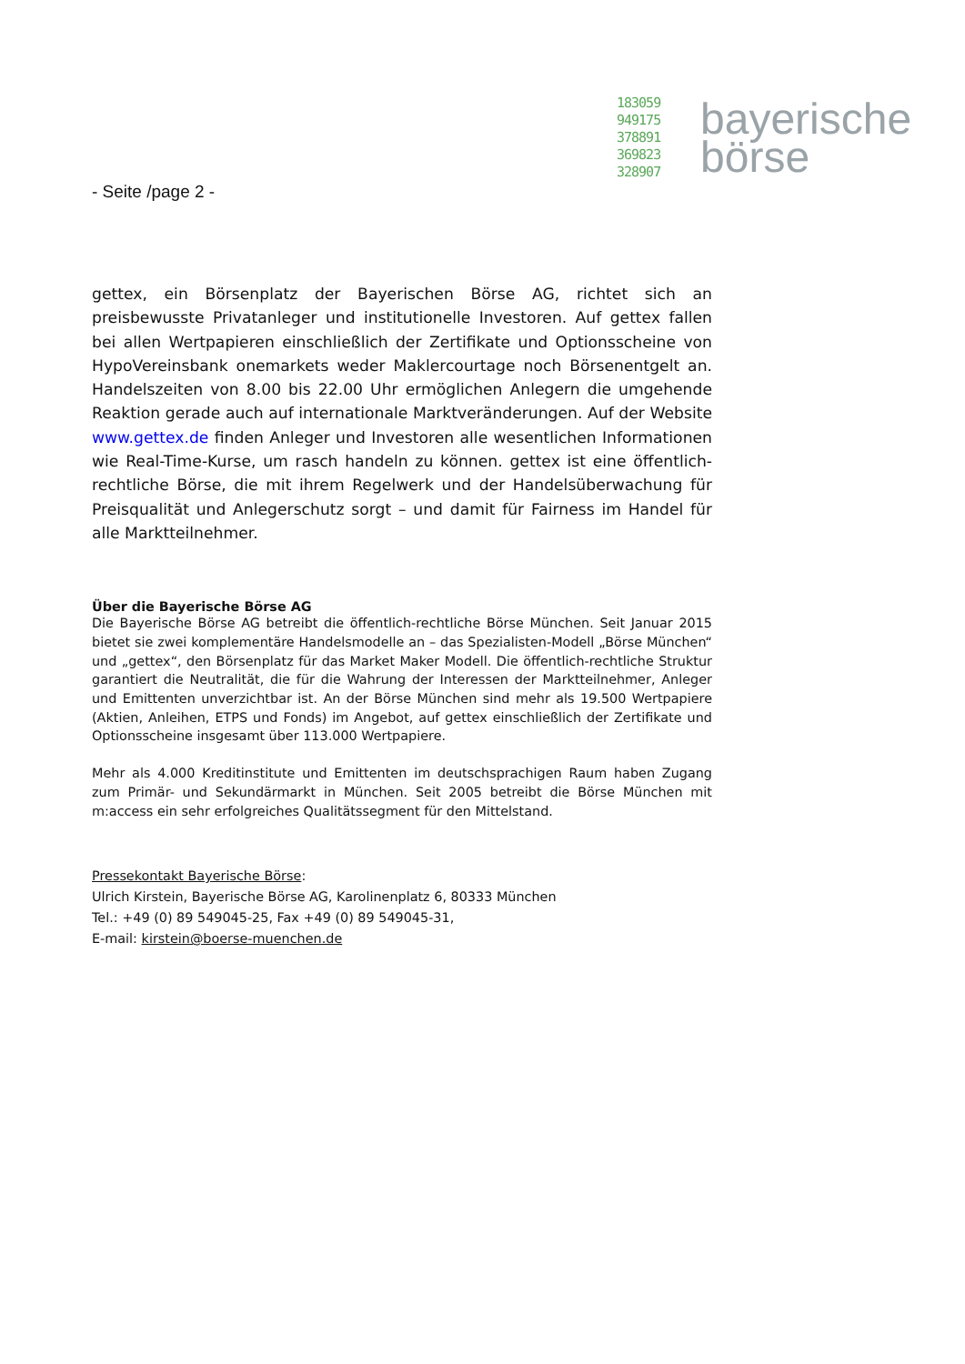183059
949175
378891
369823
328907
bayerische
börse
- Seite /page 2 -
gettex, ein Börsenplatz der Bayerischen Börse AG, richtet sich an preisbewusste Privatanleger und institutionelle Investoren. Auf gettex fallen bei allen Wertpapieren einschließlich der Zertifikate und Optionsscheine von HypoVereinsbank onemarkets weder Maklercourtage noch Börsenentgelt an. Handelszeiten von 8.00 bis 22.00 Uhr ermöglichen Anlegern die umgehende Reaktion gerade auch auf internationale Marktveränderungen. Auf der Website www.gettex.de finden Anleger und Investoren alle wesentlichen Informationen wie Real-Time-Kurse, um rasch handeln zu können. gettex ist eine öffentlich-rechtliche Börse, die mit ihrem Regelwerk und der Handelsüberwachung für Preisqualität und Anlegerschutz sorgt – und damit für Fairness im Handel für alle Marktteilnehmer.
Über die Bayerische Börse AG
Die Bayerische Börse AG betreibt die öffentlich-rechtliche Börse München. Seit Januar 2015 bietet sie zwei komplementäre Handelsmodelle an – das Spezialisten-Modell „Börse München“ und „gettex“, den Börsenplatz für das Market Maker Modell. Die öffentlich-rechtliche Struktur garantiert die Neutralität, die für die Wahrung der Interessen der Marktteilnehmer, Anleger und Emittenten unverzichtbar ist. An der Börse München sind mehr als 19.500 Wertpapiere (Aktien, Anleihen, ETPS und Fonds) im Angebot, auf gettex einschließlich der Zertifikate und Optionsscheine insgesamt über 113.000 Wertpapiere.
Mehr als 4.000 Kreditinstitute und Emittenten im deutschsprachigen Raum haben Zugang zum Primär- und Sekundärmarkt in München. Seit 2005 betreibt die Börse München mit m:access ein sehr erfolgreiches Qualitätssegment für den Mittelstand.
Pressekontakt Bayerische Börse:
Ulrich Kirstein, Bayerische Börse AG, Karolinenplatz 6, 80333 München
Tel.: +49 (0) 89 549045-25, Fax +49 (0) 89 549045-31,
E-mail: kirstein@boerse-muenchen.de